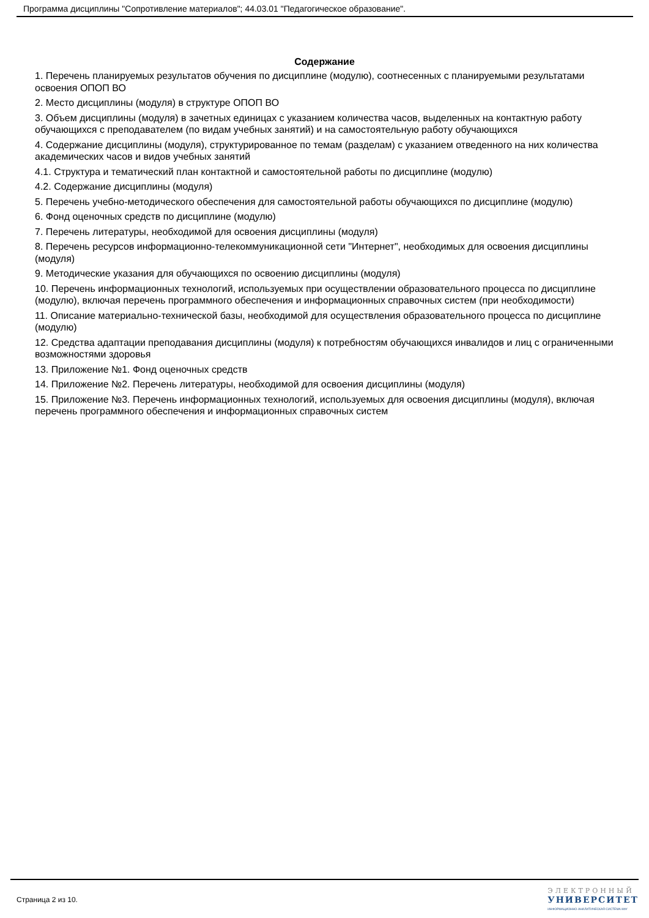Программа дисциплины "Сопротивление материалов"; 44.03.01 "Педагогическое образование".
Содержание
1. Перечень планируемых результатов обучения по дисциплине (модулю), соотнесенных с планируемыми результатами освоения ОПОП ВО
2. Место дисциплины (модуля) в структуре ОПОП ВО
3. Объем дисциплины (модуля) в зачетных единицах с указанием количества часов, выделенных на контактную работу обучающихся с преподавателем (по видам учебных занятий) и на самостоятельную работу обучающихся
4. Содержание дисциплины (модуля), структурированное по темам (разделам) с указанием отведенного на них количества академических часов и видов учебных занятий
4.1. Структура и тематический план контактной и самостоятельной работы по дисциплине (модулю)
4.2. Содержание дисциплины (модуля)
5. Перечень учебно-методического обеспечения для самостоятельной работы обучающихся по дисциплине (модулю)
6. Фонд оценочных средств по дисциплине (модулю)
7. Перечень литературы, необходимой для освоения дисциплины (модуля)
8. Перечень ресурсов информационно-телекоммуникационной сети "Интернет", необходимых для освоения дисциплины (модуля)
9. Методические указания для обучающихся по освоению дисциплины (модуля)
10. Перечень информационных технологий, используемых при осуществлении образовательного процесса по дисциплине (модулю), включая перечень программного обеспечения и информационных справочных систем (при необходимости)
11. Описание материально-технической базы, необходимой для осуществления образовательного процесса по дисциплине (модулю)
12. Средства адаптации преподавания дисциплины (модуля) к потребностям обучающихся инвалидов и лиц с ограниченными возможностями здоровья
13. Приложение №1. Фонд оценочных средств
14. Приложение №2. Перечень литературы, необходимой для освоения дисциплины (модуля)
15. Приложение №3. Перечень информационных технологий, используемых для освоения дисциплины (модуля), включая перечень программного обеспечения и информационных справочных систем
Страница 2 из 10.
ЭЛЕКТРОННЫЙ
УНИВЕРСИТЕТ
ИНФОРМАЦИОННО-АНАЛИТИЧЕСКАЯ СИСТЕМА КФУ